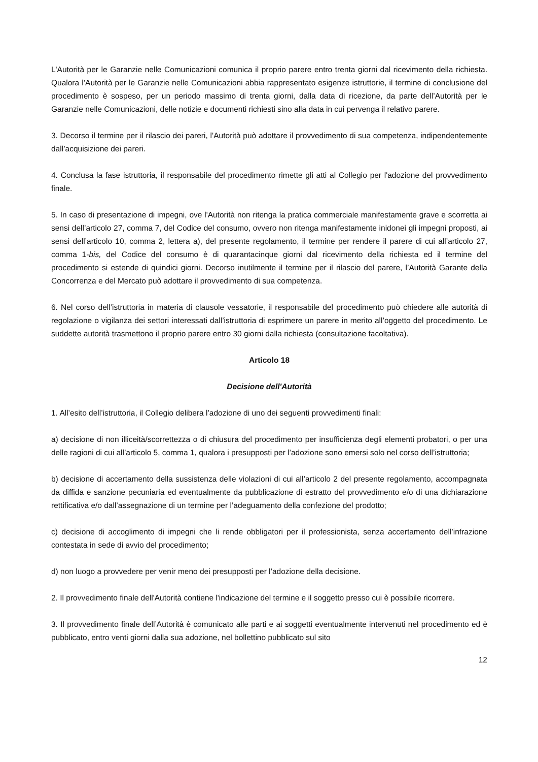L'Autorità per le Garanzie nelle Comunicazioni comunica il proprio parere entro trenta giorni dal ricevimento della richiesta. Qualora l’Autorità per le Garanzie nelle Comunicazioni abbia rappresentato esigenze istruttorie, il termine di conclusione del procedimento è sospeso, per un periodo massimo di trenta giorni, dalla data di ricezione, da parte dell’Autorità per le Garanzie nelle Comunicazioni, delle notizie e documenti richiesti sino alla data in cui pervenga il relativo parere.
3. Decorso il termine per il rilascio dei pareri, l’Autorità può adottare il provvedimento di sua competenza, indipendentemente dall’acquisizione dei pareri.
4. Conclusa la fase istruttoria, il responsabile del procedimento rimette gli atti al Collegio per l'adozione del provvedimento finale.
5. In caso di presentazione di impegni, ove l'Autorità non ritenga la pratica commerciale manifestamente grave e scorretta ai sensi dell’articolo 27, comma 7, del Codice del consumo, ovvero non ritenga manifestamente inidonei gli impegni proposti, ai sensi dell’articolo 10, comma 2, lettera a), del presente regolamento, il termine per rendere il parere di cui all’articolo 27, comma 1-bis, del Codice del consumo è di quarantacinque giorni dal ricevimento della richiesta ed il termine del procedimento si estende di quindici giorni. Decorso inutilmente il termine per il rilascio del parere, l’Autorità Garante della Concorrenza e del Mercato può adottare il provvedimento di sua competenza.
6. Nel corso dell’istruttoria in materia di clausole vessatorie, il responsabile del procedimento può chiedere alle autorità di regolazione o vigilanza dei settori interessati dall’istruttoria di esprimere un parere in merito all’oggetto del procedimento. Le suddette autorità trasmettono il proprio parere entro 30 giorni dalla richiesta (consultazione facoltativa).
Articolo 18
Decisione dell'Autorità
1. All’esito dell’istruttoria, il Collegio delibera l’adozione di uno dei seguenti provvedimenti finali:
a) decisione di non illiceità/scorrettezza o di chiusura del procedimento per insufficienza degli elementi probatori, o per una delle ragioni di cui all’articolo 5, comma 1, qualora i presupposti per l’adozione sono emersi solo nel corso dell’istruttoria;
b) decisione di accertamento della sussistenza delle violazioni di cui all’articolo 2 del presente regolamento, accompagnata da diffida e sanzione pecuniaria ed eventualmente da pubblicazione di estratto del provvedimento e/o di una dichiarazione rettificativa e/o dall’assegnazione di un termine per l’adeguamento della confezione del prodotto;
c) decisione di accoglimento di impegni che li rende obbligatori per il professionista, senza accertamento dell’infrazione contestata in sede di avvio del procedimento;
d) non luogo a provvedere per venir meno dei presupposti per l’adozione della decisione.
2. Il provvedimento finale dell'Autorità contiene l'indicazione del termine e il soggetto presso cui è possibile ricorrere.
3. Il provvedimento finale dell’Autorità è comunicato alle parti e ai soggetti eventualmente intervenuti nel procedimento ed è pubblicato, entro venti giorni dalla sua adozione, nel bollettino pubblicato sul sito
12